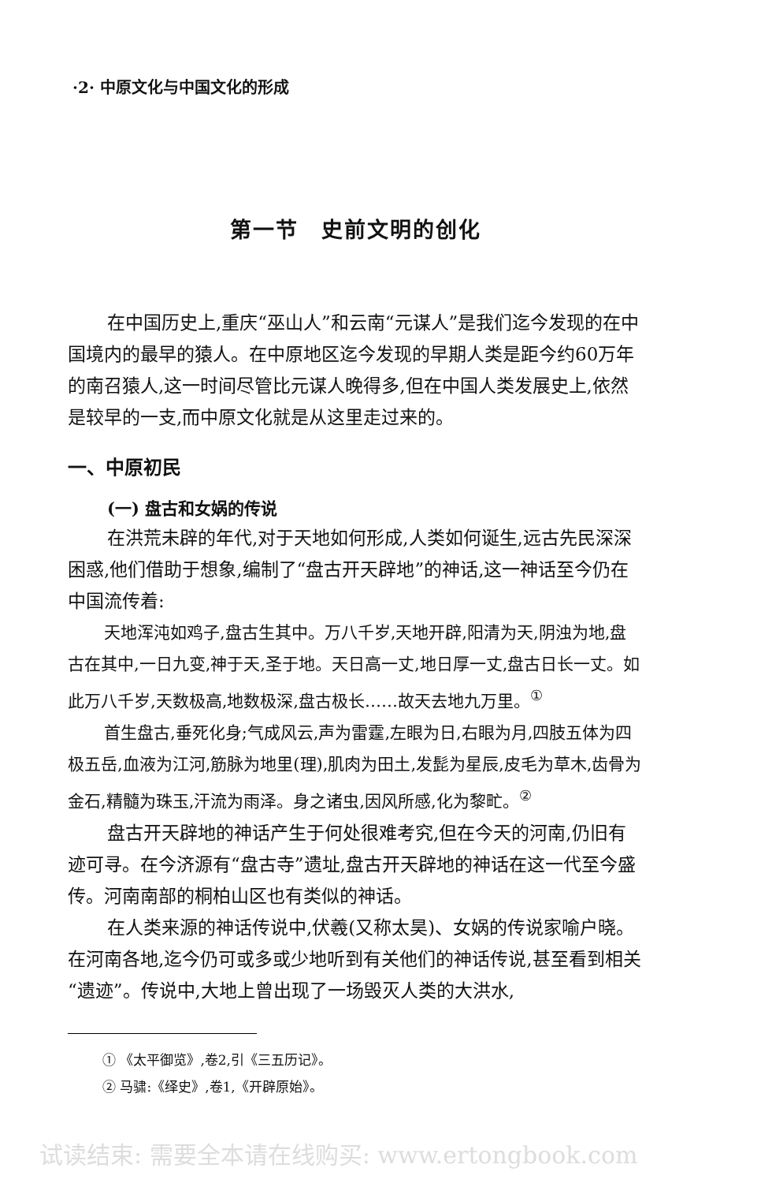·2· 中原文化与中国文化的形成
第一节　史前文明的创化
在中国历史上,重庆“巫山人”和云南“元谋人”是我们迄今发现的在中国境内的最早的猿人。在中原地区迄今发现的早期人类是距今约60万年的南召猿人,这一时间尽管比元谋人晚得多,但在中国人类发展史上,依然是较早的一支,而中原文化就是从这里走过来的。
一、中原初民
(一) 盘古和女娲的传说
在洪荒未辟的年代,对于天地如何形成,人类如何诞生,远古先民深深困惑,他们借助于想象,编制了“盘古开天辟地”的神话,这一神话至今仍在中国流传着:
天地浑沌如鸡子,盘古生其中。万八千岁,天地开辟,阳清为天,阴浊为地,盘古在其中,一日九变,神于天,圣于地。天日高一丈,地日厚一丈,盘古日长一丈。如此万八千岁,天数极高,地数极深,盘古极长……故天去地九万里。<sup>①</sup>
首生盘古,垂死化身;气成风云,声为雷霆,左眼为日,右眼为月,四肢五体为四极五岳,血液为江河,筋脉为地里(理),肌肉为田土,发髭为星辰,皮毛为草木,齿骨为金石,精髓为珠玉,汗流为雨泽。身之诸虫,因风所感,化为黎甿。<sup>②</sup>
盘古开天辟地的神话产生于何处很难考究,但在今天的河南,仍旧有迹可寻。在今济源有“盘古寺”遗址,盘古开天辟地的神话在这一代至今盛传。河南南部的桐柏山区也有类似的神话。
在人类来源的神话传说中,伏羲(又称太昊)、女娲的传说家喻户晓。在河南各地,迄今仍可或多或少地听到有关他们的神话传说,甚至看到相关“遗迹”。传说中,大地上曾出现了一场毁灭人类的大洪水,
① 《太平御览》,卷2,引《三五历记》。
② 马骕:《绎史》,卷1,《开辟原始》。
试读结束: 需要全本请在线购买: www.ertongbook.com